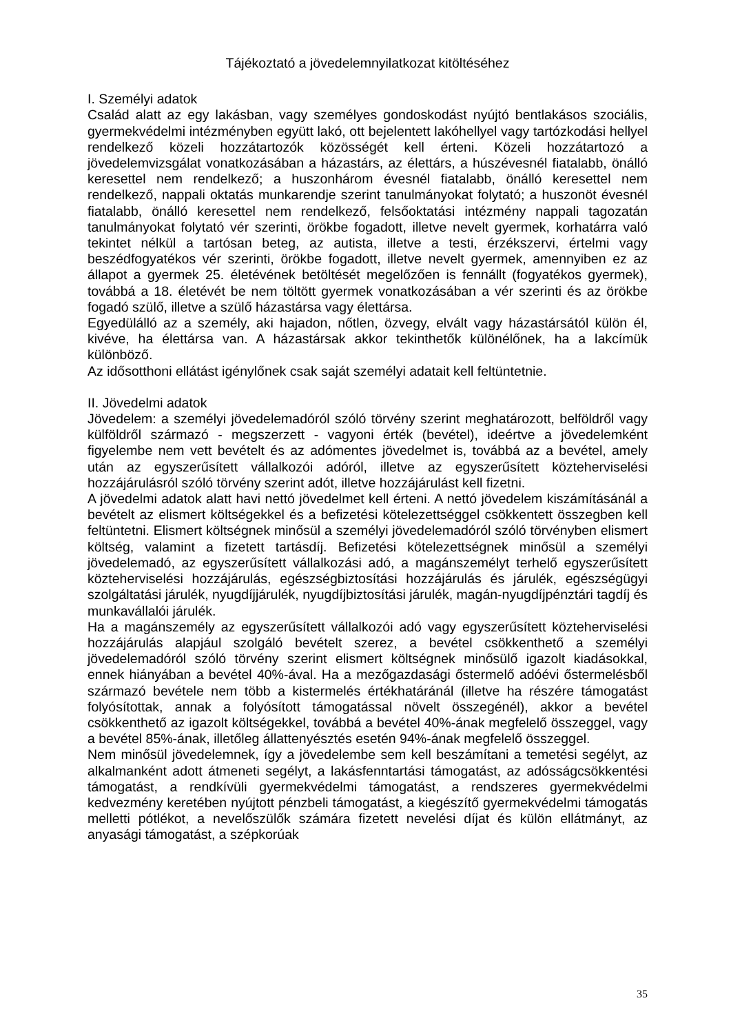Tájékoztató a jövedelemnyilatkozat kitöltéséhez
I. Személyi adatok
Család alatt az egy lakásban, vagy személyes gondoskodást nyújtó bentlakásos szociális, gyermekvédelmi intézményben együtt lakó, ott bejelentett lakóhellyel vagy tartózkodási hellyel rendelkező közeli hozzátartozók közösségét kell érteni. Közeli hozzátartozó a jövedelemvizsgálat vonatkozásában a házastárs, az élettárs, a húszévesnél fiatalabb, önálló keresettel nem rendelkező; a huszonhárom évesnél fiatalabb, önálló keresettel nem rendelkező, nappali oktatás munkarendje szerint tanulmányokat folytató; a huszonöt évesnél fiatalabb, önálló keresettel nem rendelkező, felsőoktatási intézmény nappali tagozatán tanulmányokat folytató vér szerinti, örökbe fogadott, illetve nevelt gyermek, korhatárra való tekintet nélkül a tartósan beteg, az autista, illetve a testi, érzékszervi, értelmi vagy beszédfogyatékos vér szerinti, örökbe fogadott, illetve nevelt gyermek, amennyiben ez az állapot a gyermek 25. életévének betöltését megelőzően is fennállt (fogyatékos gyermek), továbbá a 18. életévét be nem töltött gyermek vonatkozásában a vér szerinti és az örökbe fogadó szülő, illetve a szülő házastársa vagy élettársa.
Egyedülálló az a személy, aki hajadon, nőtlen, özvegy, elvált vagy házastársától külön él, kivéve, ha élettársa van. A házastársak akkor tekinthetők különélőnek, ha a lakcímük különböző.
Az idősotthoni ellátást igénylőnek csak saját személyi adatait kell feltüntetnie.
II. Jövedelmi adatok
Jövedelem: a személyi jövedelemadóról szóló törvény szerint meghatározott, belföldről vagy külföldről származó - megszerzett - vagyoni érték (bevétel), ideértve a jövedelemként figyelembe nem vett bevételt és az adómentes jövedelmet is, továbbá az a bevétel, amely után az egyszerűsített vállalkozói adóról, illetve az egyszerűsített közteherviselési hozzájárulásról szóló törvény szerint adót, illetve hozzájárulást kell fizetni.
A jövedelmi adatok alatt havi nettó jövedelmet kell érteni. A nettó jövedelem kiszámításánál a bevételt az elismert költségekkel és a befizetési kötelezettséggel csökkentett összegben kell feltüntetni. Elismert költségnek minősül a személyi jövedelemadóról szóló törvényben elismert költség, valamint a fizetett tartásdíj. Befizetési kötelezettségnek minősül a személyi jövedelemadó, az egyszerűsített vállalkozási adó, a magánszemélyt terhelő egyszerűsített közteherviselési hozzájárulás, egészségbiztosítási hozzájárulás és járulék, egészségügyi szolgáltatási járulék, nyugdíjjárulék, nyugdíjbiztosítási járulék, magán-nyugdíjpénztári tagdíj és munkavállalói járulék.
Ha a magánszemély az egyszerűsített vállalkozói adó vagy egyszerűsített közteherviselési hozzájárulás alapjául szolgáló bevételt szerez, a bevétel csökkenthető a személyi jövedelemadóról szóló törvény szerint elismert költségnek minősülő igazolt kiadásokkal, ennek hiányában a bevétel 40%-ával. Ha a mezőgazdasági őstermelő adóévi őstermelésből származó bevétele nem több a kistermelés értékhatáránál (illetve ha részére támogatást folyósítottak, annak a folyósított támogatással növelt összegénél), akkor a bevétel csökkenthető az igazolt költségekkel, továbbá a bevétel 40%-ának megfelelő összeggel, vagy a bevétel 85%-ának, illetőleg állattenyésztés esetén 94%-ának megfelelő összeggel.
Nem minősül jövedelemnek, így a jövedelembe sem kell beszámítani a temetési segélyt, az alkalmanként adott átmeneti segélyt, a lakásfenntartási támogatást, az adósságcsökkentési támogatást, a rendkívüli gyermekvédelmi támogatást, a rendszeres gyermekvédelmi kedvezmény keretében nyújtott pénzbeli támogatást, a kiegészítő gyermekvédelmi támogatás melletti pótlékot, a nevelőszülők számára fizetett nevelési díjat és külön ellátmányt, az anyasági támogatást, a szépkorúak
35